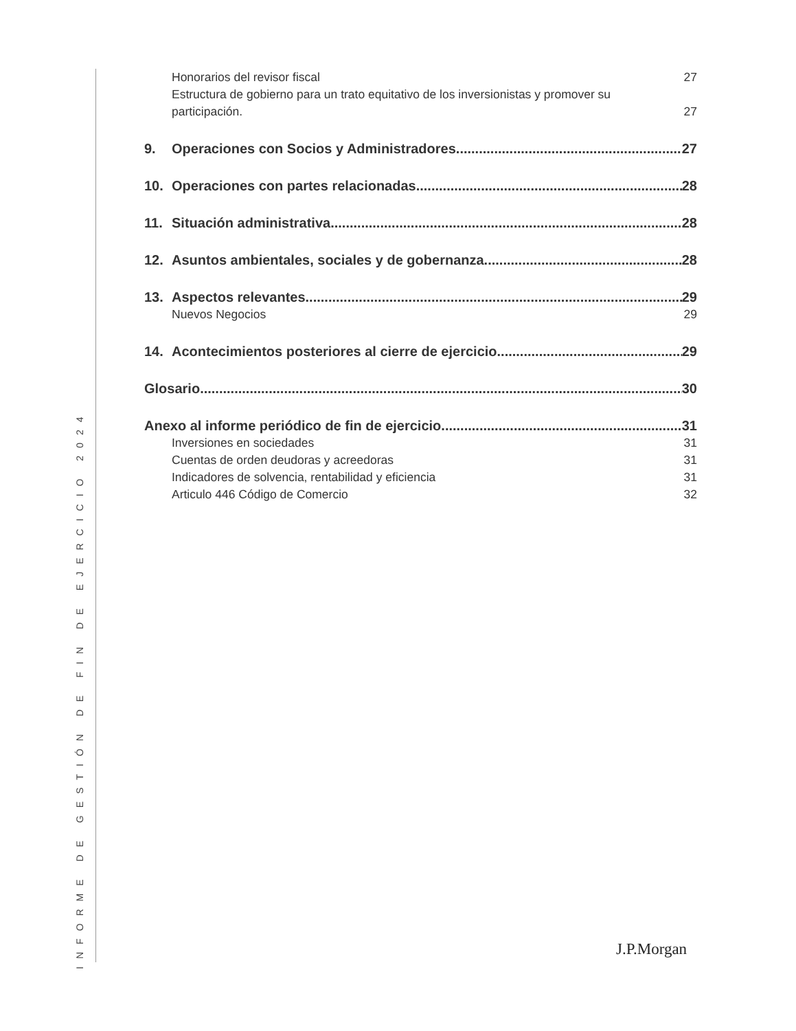INFORME DE GESTIÓN DE FIN DE EJERCICIO 2024
Honorarios del revisor fiscal 27
Estructura de gobierno para un trato equitativo de los inversionistas y promover su
participación. 27
9. Operaciones con Socios y Administradores 27
10. Operaciones con partes relacionadas 28
11. Situación administrativa 28
12. Asuntos ambientales, sociales y de gobernanza 28
13. Aspectos relevantes 29
Nuevos Negocios 29
14. Acontecimientos posteriores al cierre de ejercicio 29
Glosario 30
Anexo al informe periódico de fin de ejercicio 31
Inversiones en sociedades 31
Cuentas de orden deudoras y acreedoras 31
Indicadores de solvencia, rentabilidad y eficiencia 31
Articulo 446 Código de Comercio 32
J.P.Morgan